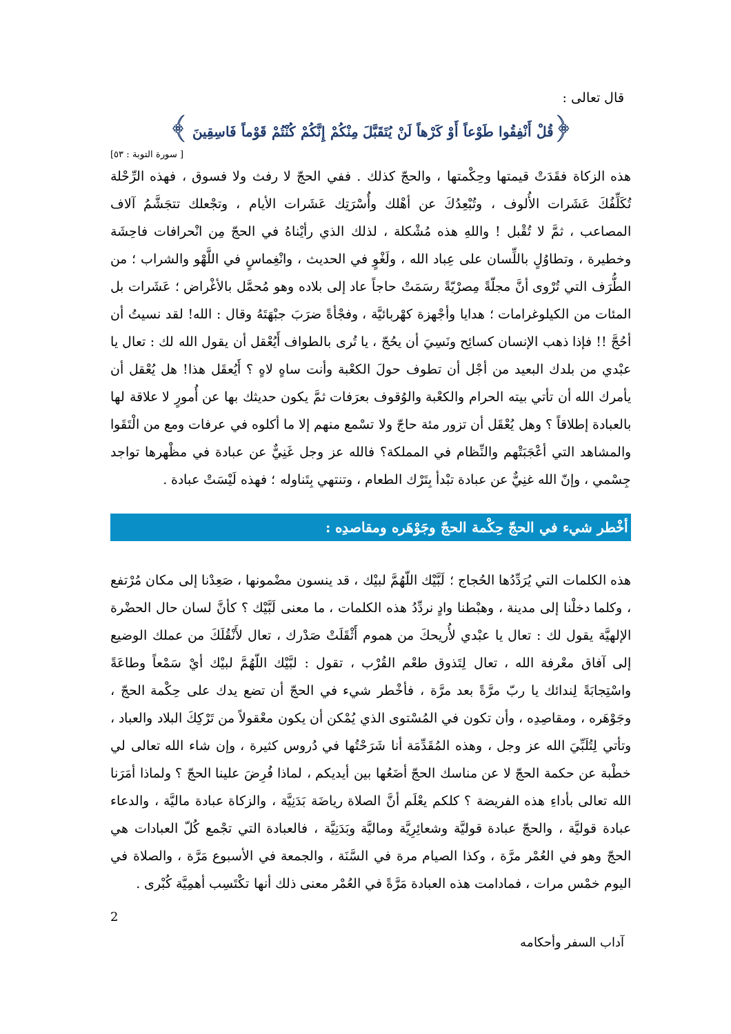قال تعالى :
﴿قُلْ أَنْفِقُوا طَوْعاً أَوْ كَرْهاً لَنْ يُتَقَبَّلَ مِنْكُمْ إِنَّكُمْ كُنْتُمْ قَوْماً فَاسِقِينَ ﴾
[ سورة التوبة : ٥٣]
هذه الزكاة فقَدَتْ قيمتها وحِكْمتها ، والحجّ كذلك . ففي الحجّ لا رفث ولا فسوق ، فهذه الرِّحْلة تُكَلِّفُكَ عَشَرات الأُلوف ، وتُبْعِدُكَ عن أهْلك وأُسْرَتِك عَشَرات الأيام ، وتجْعلك تتجَشَّمُ آلاف المصاعب ، ثمَّ لا تُقْبل ! واللهِ هذه مُشْكلة ، لذلك الذي رأيْناهُ في الحجّ مِن انْحرافات فاحِشَة وخطيرة ، وتطاوُلٍ باللِّسان على عِباد الله ، ولَغْوٍ في الحديث ، وانْغِماسٍ في اللَّهْو والشراب ؛ من الطُّرَف التي تُرْوى أنَّ مجلّةً مِصرْيّةً رسَمَتْ حاجاً عاد إلى بلاده وهو مُحمَّل بالأغْراض ؛ عَشَرات بل المئات من الكيلوغرامات ؛ هدايا وأجْهزة كهْربائيَّة ، وفجْأةً ضرَبَ جبْهَتَهُ وقال : الله! لقد نسيتُ أن أحُجَّ !! فإذا ذهب الإنسان كسائِح ونَسِيَ أن يحُجّ ، يا تُرى بالطواف أَيُعْقل أن يقول الله لك : تعال يا عبْدي من بلدك البعيد من أجْل أن تطوف حولَ الكعْبة وأنت ساهٍ لاهٍ ؟ أَيُعقَل هذا! هل يُعْقل أن يأمرك الله أن تأتي بيته الحرام والكعْبة والوُقوف بعرَفات ثمَّ يكون حديثك بها عن أُمورٍ لا علاقة لها بالعبادة إطلاقاً ؟ وهل يُعْقَل أن تزور مئة حاجّ ولا تسْمع منهم إلا ما أكلوه في عرفات ومع من الْتَقَوا والمشاهد التي أعْجَبَتْهم والنِّظام في المملكة؟ فالله عز وجل غَنِيٌّ عن عبادة في مظْهرها تواجد جِسْمي ، وإنّ الله غنِيٌّ عن عبادة تبْدأ بِتَرْك الطعام ، وتنتهي بِتَناوله ؛ فهذه لَيْسَتْ عبادة .
أخْطر شيء في الحجّ حِكْمة الحجّ وجَوْهَره ومقاصدِه :
هذه الكلمات التي يُرَدِّدُها الحُجاج ؛ لَبَّيْك اللّهُمَّ لبيْك ، قد ينسون مضْمونها ، صَعِدْنا إلى مكان مُرْتفع ، وكلما دخلْنا إلى مدينة ، وهبْطنا وادٍ نردِّدُ هذه الكلمات ، ما معنى لَبَّيْك ؟ كأنَّ لسان حال الحضْرة الإلهيَّة يقول لك : تعال يا عبْدي لأُريحكَ من هموم أَثْقَلَتْ صَدْرك ، تعال لأَنْقُلَكَ من عملك الوضيع إلى آفاق معْرفة الله ، تعال لِتَذوق طعْم القُرْب ، تقول : لبَّيْك اللّهُمَّ لبيْك أيْ سَمْعاً وطاعَةً واسْتِجابَةً لِندائك يا ربّ مرَّةً بعد مرَّة ، فأخْطر شيء في الحجّ أن تضع يدك على حِكْمة الحجّ ، وجَوْهَره ، ومقاصِدِه ، وأن تكون في المُسْتوى الذي يُمْكن أن يكون معْقولاً من تَرْكِكَ البلاد والعباد ، وتأتي لِتُلَبِّيَ الله عز وجل ، وهذه المُقَدِّمَة أنا شَرَحْتُها في دُروس كثيرة ، وإن شاء الله تعالى لي خطْبة عن حكمة الحجّ لا عن مناسك الحجّ أضَعُها بين أيديكم ، لماذا فُرِضَ علينا الحجّ ؟ ولماذا أمَرَنا الله تعالى بأداءِ هذه الفريضة ؟ كلكم يعْلَم أنَّ الصلاة رياضَة بَدَنِيَّة ، والزكاة عبادة ماليَّة ، والدعاء عبادة قوليَّة ، والحجّ عبادة قوليَّة وشعائِرِيَّة وماليَّة وبَدَنِيَّة ، فالعبادة التي تجْمع كُلّ العبادات هي الحجّ وهو في العُمْر مرَّة ، وكذا الصيام مرة في السَّنَة ، والجمعة في الأسبوع مَرَّة ، والصلاة في اليوم خمْس مرات ، فمادامت هذه العبادة مَرَّةً في العُمْر معنى ذلك أنها تكْتَسِب أهمِيَّة كُبْرى .
2
آداب السفر وأحكامه